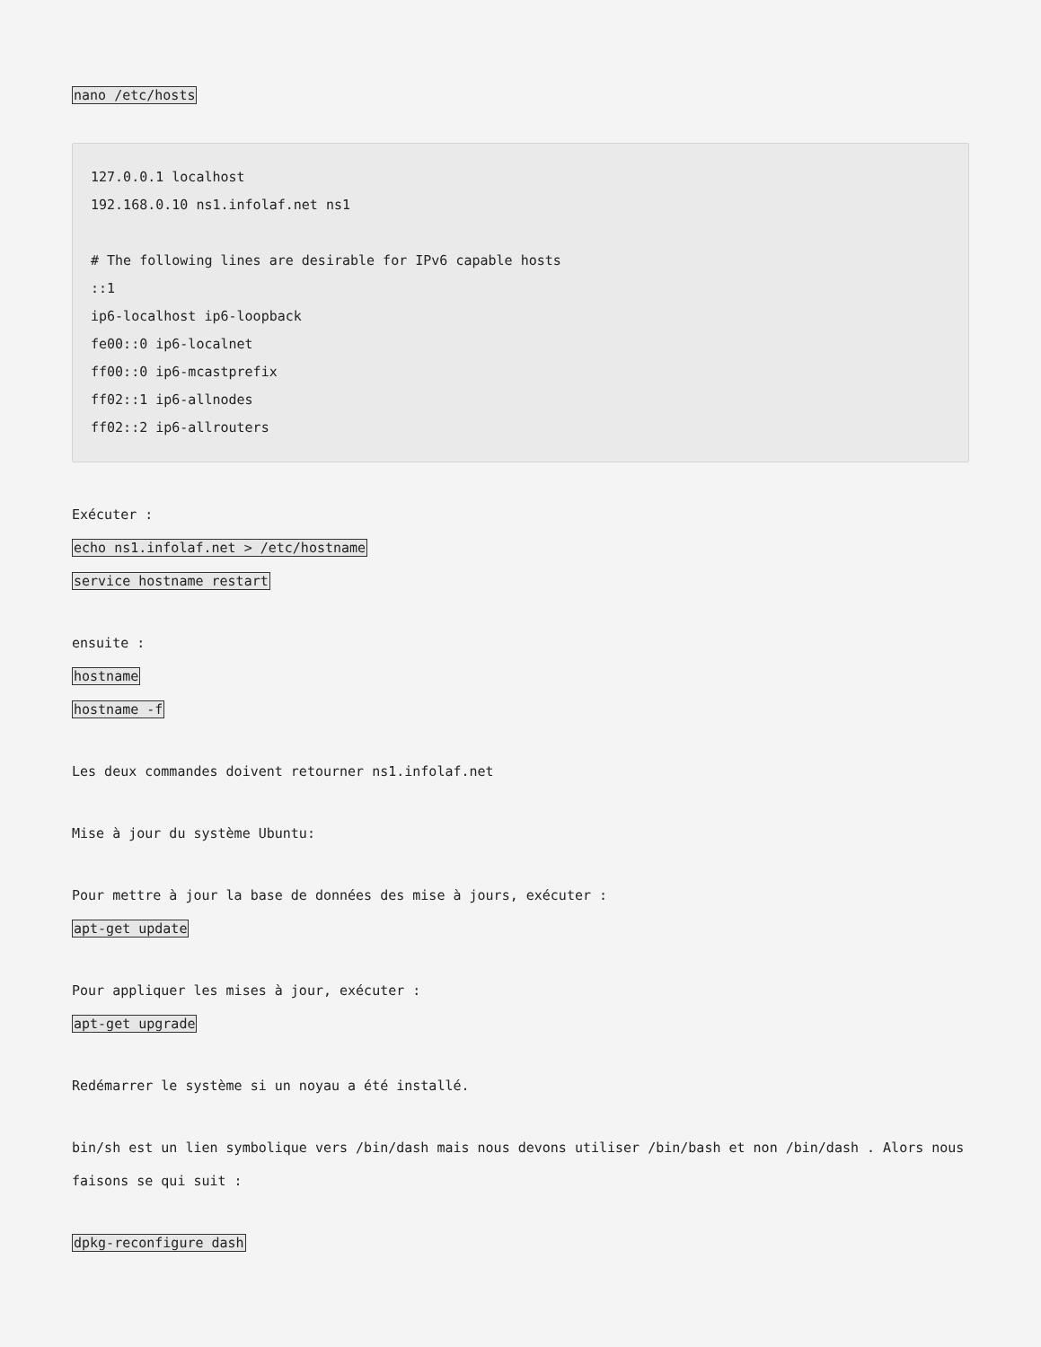nano /etc/hosts
127.0.0.1 localhost
192.168.0.10 ns1.infolaf.net ns1

# The following lines are desirable for IPv6 capable hosts
::1
ip6-localhost ip6-loopback
fe00::0 ip6-localnet
ff00::0 ip6-mcastprefix
ff02::1 ip6-allnodes
ff02::2 ip6-allrouters
Exécuter :
echo ns1.infolaf.net > /etc/hostname
service hostname restart
ensuite :
hostname
hostname -f
Les deux commandes doivent retourner ns1.infolaf.net
Mise à jour du système Ubuntu:
Pour mettre à jour la base de données des mise à jours, exécuter :
apt-get update
Pour appliquer les mises à jour, exécuter :
apt-get upgrade
Redémarrer le système si un noyau a été installé.
bin/sh est un lien symbolique vers /bin/dash mais nous devons utiliser /bin/bash et non /bin/dash . Alors nous faisons se qui suit :
dpkg-reconfigure dash